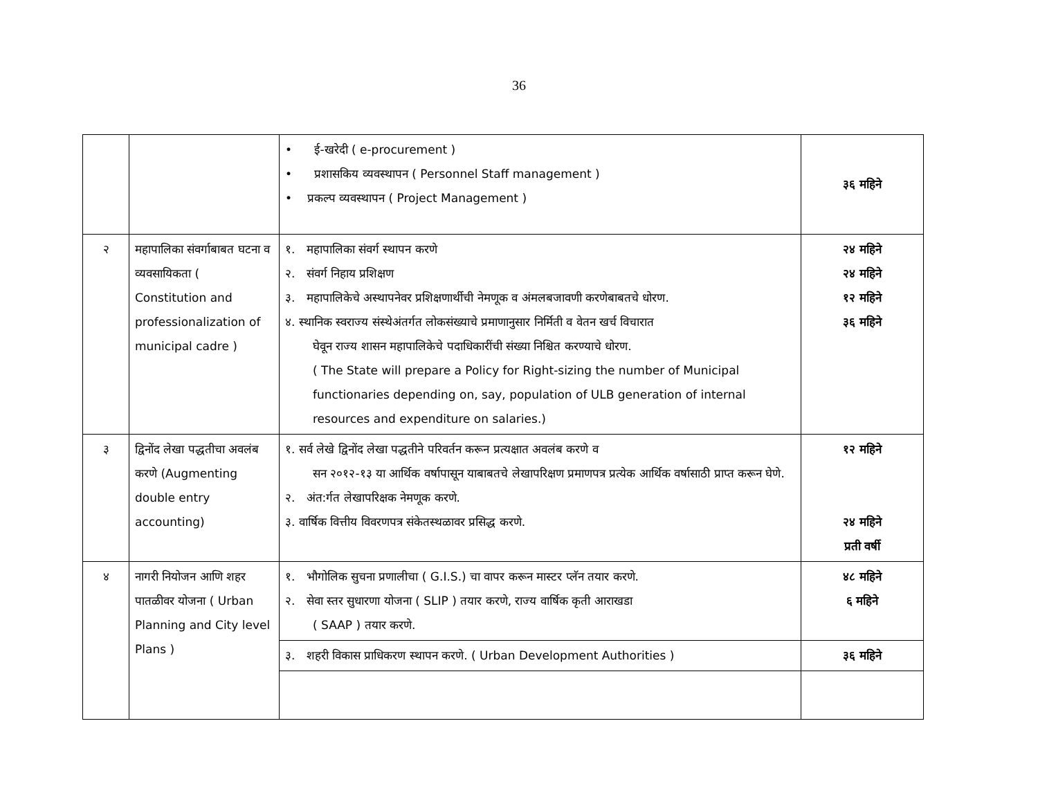36
| | | • ई-खरेदी ( e-procurement ) • प्रशासकिय व्यवस्थापन ( Personnel Staff management ) • प्रकल्प व्यवस्थापन ( Project Management ) | ३६ महिने |
| २ | महापालिका संवर्गाबाबत घटना व व्यवसायिकता ( Constitution and professionalization of municipal cadre ) | १. महापालिका संवर्ग स्थापन करणे २. संवर्ग निहाय प्रशिक्षण ३. महापालिकेचे अस्थापनेवर प्रशिक्षणार्थीची नेमणूक व अंमलबजावणी करणेबाबतचे धोरण. ४. स्थानिक स्वराज्य संस्थेअंतर्गत लोकसंख्याचे प्रमाणानुसार निर्मिती व वेतन खर्च विचारात घेवून राज्य शासन महापालिकेचे पदाधिकारींची संख्या निश्चित करण्याचे धोरण. ( The State will prepare a Policy for Right-sizing the number of Municipal functionaries depending on, say, population of ULB generation of internal resources and expenditure on salaries.) | २४ महिने २४ महिने १२ महिने ३६ महिने |
| ३ | द्विनोंद लेखा पद्धतीचा अवलंब करणे (Augmenting double entry accounting) | १. सर्व लेखे द्विनोंद लेखा पद्धतीने परिवर्तन करून प्रत्यक्षात अवलंब करणे व सन २०१२-१३ या आर्थिक वर्षापासून याबाबतचे लेखापरिक्षण प्रमाणपत्र प्रत्येक आर्थिक वर्षासाठी प्राप्त करून घेणे. २. अंत:र्गत लेखापरिक्षक नेमणूक करणे. ३. वार्षिक वित्तीय विवरणपत्र संकेतस्थळावर प्रसिद्ध करणे. | १२ महिने २४ महिने प्रती वर्षी |
| ४ | नागरी नियोजन आणि शहर पातळीवर योजना ( Urban Planning and City level Plans ) | १. भौगोलिक सुचना प्रणालीचा ( G.I.S.) चा वापर करून मास्टर प्लॅन तयार करणे. २. सेवा स्तर सुधारणा योजना ( SLIP ) तयार करणे, राज्य वार्षिक कृती आराखडा ( SAAP ) तयार करणे. | ४८ महिने ६ महिने |
| | | ३. शहरी विकास प्राधिकरण स्थापन करणे. ( Urban Development Authorities ) | ३६ महिने |